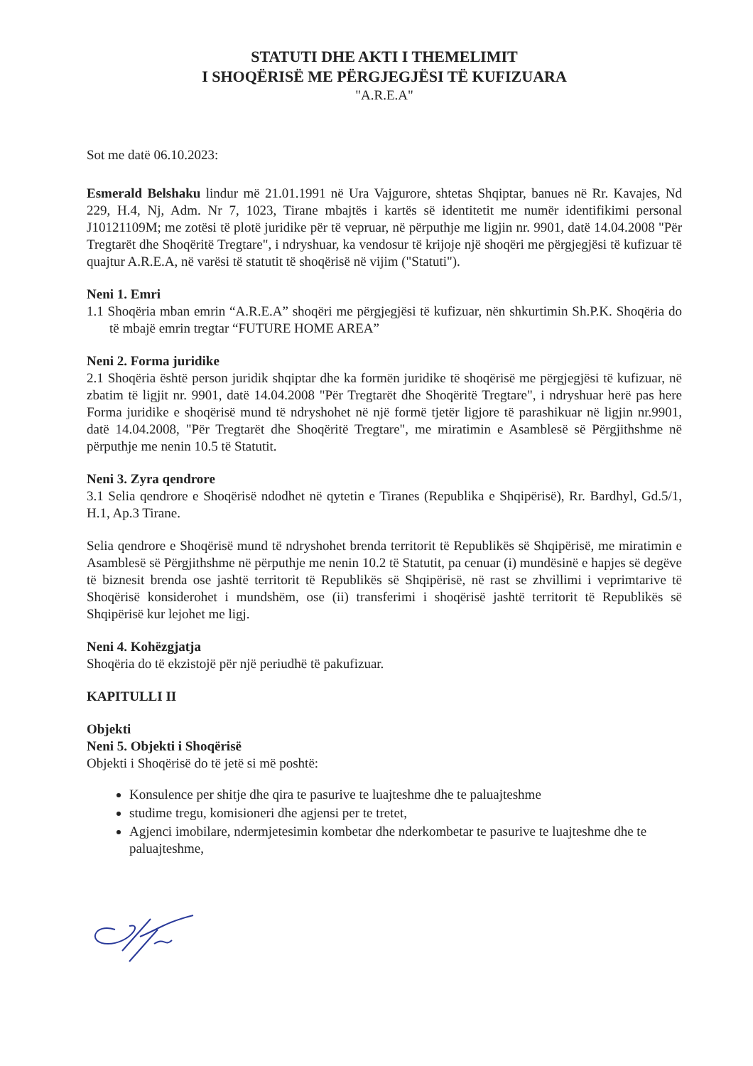STATUTI DHE AKTI I THEMELIMIT
I SHOQËRISË ME PËRGJEGJËSI TË KUFIZUARA
"A.R.E.A"
Sot me datë 06.10.2023:
Esmerald Belshaku lindur më 21.01.1991 në Ura Vajgurore, shtetas Shqiptar, banues në Rr. Kavajes, Nd 229, H.4, Nj, Adm. Nr 7, 1023, Tirane mbajtës i kartës së identitetit me numër identifikimi personal J10121109M; me zotësi të plotë juridike për të vepruar, në përputhje me ligjin nr. 9901, datë 14.04.2008 "Për Tregtarët dhe Shoqëritë Tregtare", i ndryshuar, ka vendosur të krijoje një shoqëri me përgjegjësi të kufizuar të quajtur A.R.E.A, në varësi të statutit të shoqërisë në vijim ("Statuti").
Neni 1. Emri
1.1 Shoqëria mban emrin “A.R.E.A” shoqëri me përgjegjësi të kufizuar, nën shkurtimin Sh.P.K. Shoqëria do të mbajë emrin tregtar “FUTURE HOME AREA”
Neni 2. Forma juridike
2.1 Shoqëria është person juridik shqiptar dhe ka formën juridike të shoqërisë me përgjegjësi të kufizuar, në zbatim të ligjit nr. 9901, datë 14.04.2008 "Për Tregtarët dhe Shoqëritë Tregtare", i ndryshuar herë pas here Forma juridike e shoqërisë mund të ndryshohet në një formë tjetër ligjore të parashikuar në ligjin nr.9901, datë 14.04.2008, "Për Tregtarët dhe Shoqëritë Tregtare", me miratimin e Asamblesë së Përgjithshme në përputhje me nenin 10.5 të Statutit.
Neni 3. Zyra qendrore
3.1 Selia qendrore e Shoqërisë ndodhet në qytetin e Tiranes (Republika e Shqipërisë), Rr. Bardhyl, Gd.5/1, H.1, Ap.3 Tirane.
Selia qendrore e Shoqërisë mund të ndryshohet brenda territorit të Republikës së Shqipërisë, me miratimin e Asamblesë së Përgjithshme në përputhje me nenin 10.2 të Statutit, pa cenuar (i) mundësinë e hapjes së degëve të biznesit brenda ose jashtë territorit të Republikës së Shqipërisë, në rast se zhvillimi i veprimtarive të Shoqërisë konsiderohet i mundshëm, ose (ii) transferimi i shoqërisë jashtë territorit të Republikës së Shqipërisë kur lejohet me ligj.
Neni 4. Kohëzgjatja
Shoqëria do të ekzistojë për një periudhë të pakufizuar.
KAPITULLI II
Objekti
Neni 5. Objekti i Shoqërisë
Objekti i Shoqërisë do të jetë si më poshtë:
Konsulence per shitje dhe qira te pasurive te luajteshme dhe te paluajteshme
studime tregu, komisioneri dhe agjensi per te tretet,
Agjenci imobilare, ndermjetesimin kombetar dhe nderkombetar te pasurive te luajteshme dhe te paluajteshme,